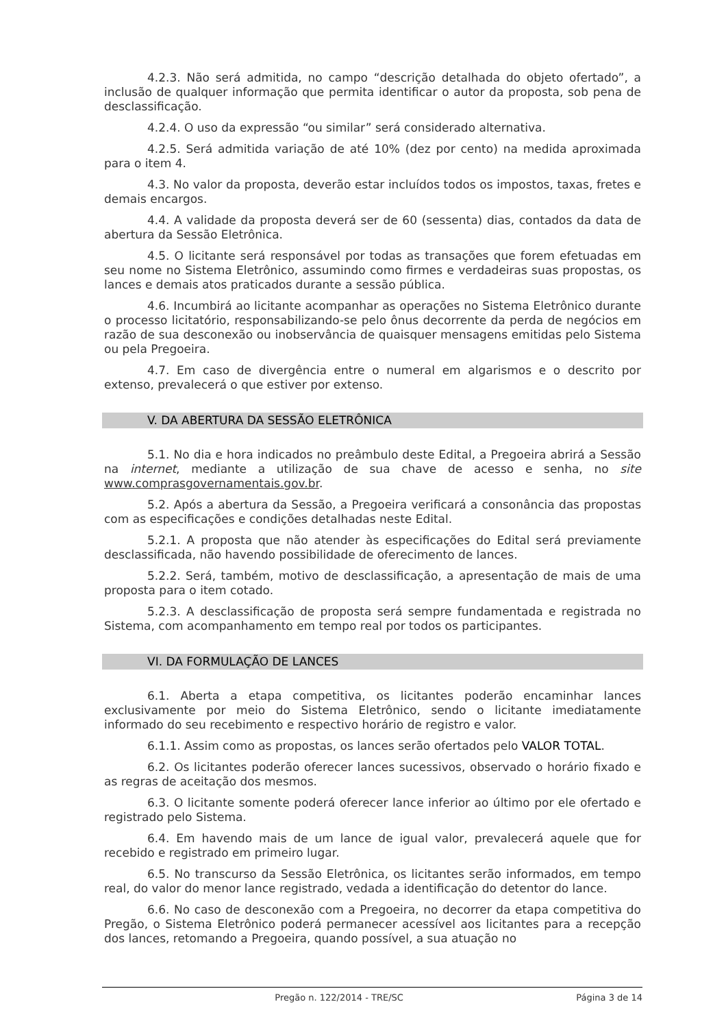4.2.3. Não será admitida, no campo “descrição detalhada do objeto ofertado”, a inclusão de qualquer informação que permita identificar o autor da proposta, sob pena de desclassificação.
4.2.4. O uso da expressão “ou similar” será considerado alternativa.
4.2.5. Será admitida variação de até 10% (dez por cento) na medida aproximada para o item 4.
4.3. No valor da proposta, deverão estar incluídos todos os impostos, taxas, fretes e demais encargos.
4.4. A validade da proposta deverá ser de 60 (sessenta) dias, contados da data de abertura da Sessão Eletrônica.
4.5. O licitante será responsável por todas as transações que forem efetuadas em seu nome no Sistema Eletrônico, assumindo como firmes e verdadeiras suas propostas, os lances e demais atos praticados durante a sessão pública.
4.6. Incumbirá ao licitante acompanhar as operações no Sistema Eletrônico durante o processo licitatório, responsabilizando-se pelo ônus decorrente da perda de negócios em razão de sua desconexão ou inobservância de quaisquer mensagens emitidas pelo Sistema ou pela Pregoeira.
4.7. Em caso de divergência entre o numeral em algarismos e o descrito por extenso, prevalecerá o que estiver por extenso.
V. DA ABERTURA DA SESSÃO ELETRÔNICA
5.1. No dia e hora indicados no preâmbulo deste Edital, a Pregoeira abrirá a Sessão na internet, mediante a utilização de sua chave de acesso e senha, no site www.comprasgovernamentais.gov.br.
5.2. Após a abertura da Sessão, a Pregoeira verificará a consonância das propostas com as especificações e condições detalhadas neste Edital.
5.2.1. A proposta que não atender às especificações do Edital será previamente desclassificada, não havendo possibilidade de oferecimento de lances.
5.2.2. Será, também, motivo de desclassificação, a apresentação de mais de uma proposta para o item cotado.
5.2.3. A desclassificação de proposta será sempre fundamentada e registrada no Sistema, com acompanhamento em tempo real por todos os participantes.
VI. DA FORMULAÇÃO DE LANCES
6.1. Aberta a etapa competitiva, os licitantes poderão encaminhar lances exclusivamente por meio do Sistema Eletrônico, sendo o licitante imediatamente informado do seu recebimento e respectivo horário de registro e valor.
6.1.1. Assim como as propostas, os lances serão ofertados pelo VALOR TOTAL.
6.2. Os licitantes poderão oferecer lances sucessivos, observado o horário fixado e as regras de aceitação dos mesmos.
6.3. O licitante somente poderá oferecer lance inferior ao último por ele ofertado e registrado pelo Sistema.
6.4. Em havendo mais de um lance de igual valor, prevalecerá aquele que for recebido e registrado em primeiro lugar.
6.5. No transcurso da Sessão Eletrônica, os licitantes serão informados, em tempo real, do valor do menor lance registrado, vedada a identificação do detentor do lance.
6.6. No caso de desconexão com a Pregoeira, no decorrer da etapa competitiva do Pregão, o Sistema Eletrônico poderá permanecer acessível aos licitantes para a recepção dos lances, retomando a Pregoeira, quando possível, a sua atuação no
Pregão n. 122/2014 - TRE/SC Página 3 de 14